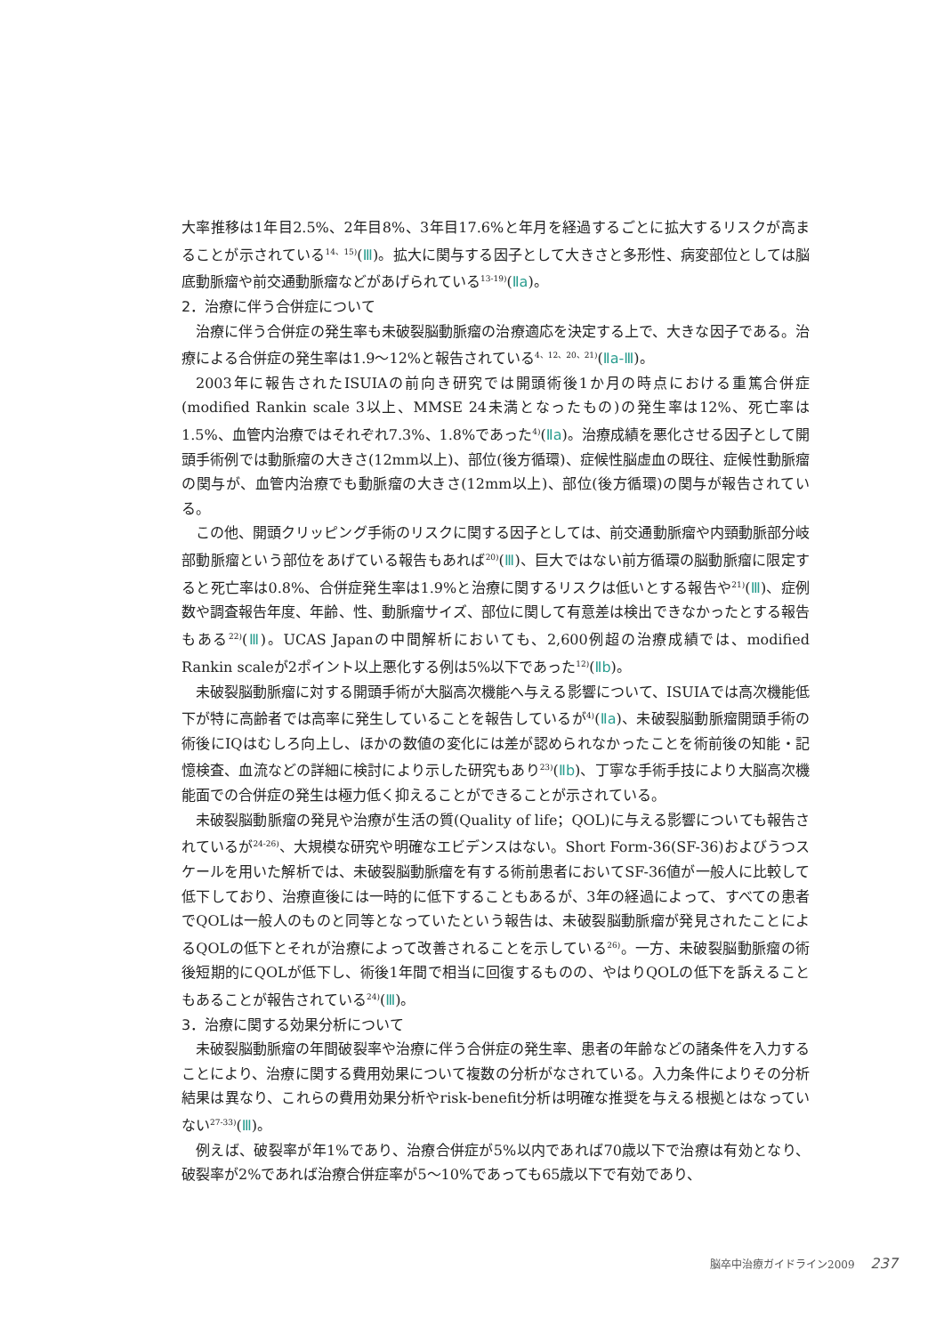大率推移は1年目2.5%、2年目8%、3年目17.6%と年月を経過するごとに拡大するリスクが高まることが示されている<sup>14、15)</sup>(Ⅲ)。拡大に関与する因子として大きさと多形性、病変部位としては脳底動脈瘤や前交通動脈瘤などがあげられている<sup>13-19)</sup>(Ⅱa)。
2．治療に伴う合併症について
治療に伴う合併症の発生率も未破裂脳動脈瘤の治療適応を決定する上で、大きな因子である。治療による合併症の発生率は1.9〜12%と報告されている<sup>4、12、20、21)</sup>(Ⅱa-Ⅲ)。
2003年に報告されたISUIAの前向き研究では開頭術後1か月の時点における重篤合併症(modified Rankin scale 3以上、MMSE 24未満となったもの)の発生率は12%、死亡率は1.5%、血管内治療ではそれぞれ7.3%、1.8%であった<sup>4)</sup>(Ⅱa)。治療成績を悪化させる因子として開頭手術例では動脈瘤の大きさ(12mm以上)、部位(後方循環)、症候性脳虚血の既往、症候性動脈瘤の関与が、血管内治療でも動脈瘤の大きさ(12mm以上)、部位(後方循環)の関与が報告されている。
この他、開頭クリッピング手術のリスクに関する因子としては、前交通動脈瘤や内頸動脈部分岐部動脈瘤という部位をあげている報告もあれば<sup>20)</sup>(Ⅲ)、巨大ではない前方循環の脳動脈瘤に限定すると死亡率は0.8%、合併症発生率は1.9%と治療に関するリスクは低いとする報告や<sup>21)</sup>(Ⅲ)、症例数や調査報告年度、年齢、性、動脈瘤サイズ、部位に関して有意差は検出できなかったとする報告もある<sup>22)</sup>(Ⅲ)。UCAS Japanの中間解析においても、2,600例超の治療成績では、modified Rankin scaleが2ポイント以上悪化する例は5%以下であった<sup>12)</sup>(Ⅱb)。
未破裂脳動脈瘤に対する開頭手術が大脳高次機能へ与える影響について、ISUIAでは高次機能低下が特に高齢者では高率に発生していることを報告しているが<sup>4)</sup>(Ⅱa)、未破裂脳動脈瘤開頭手術の術後にIQはむしろ向上し、ほかの数値の変化には差が認められなかったことを術前後の知能・記憶検査、血流などの詳細に検討により示した研究もあり<sup>23)</sup>(Ⅱb)、丁寧な手術手技により大脳高次機能面での合併症の発生は極力低く抑えることができることが示されている。
未破裂脳動脈瘤の発見や治療が生活の質(Quality of life；QOL)に与える影響についても報告されているが<sup>24-26)</sup>、大規模な研究や明確なエビデンスはない。Short Form-36(SF-36)およびうつスケールを用いた解析では、未破裂脳動脈瘤を有する術前患者においてSF-36値が一般人に比較して低下しており、治療直後には一時的に低下することもあるが、3年の経過によって、すべての患者でQOLは一般人のものと同等となっていたという報告は、未破裂脳動脈瘤が発見されたことによるQOLの低下とそれが治療によって改善されることを示している<sup>26)</sup>。一方、未破裂脳動脈瘤の術後短期的にQOLが低下し、術後1年間で相当に回復するものの、やはりQOLの低下を訴えることもあることが報告されている<sup>24)</sup>(Ⅲ)。
3．治療に関する効果分析について
未破裂脳動脈瘤の年間破裂率や治療に伴う合併症の発生率、患者の年齢などの諸条件を入力することにより、治療に関する費用効果について複数の分析がなされている。入力条件によりその分析結果は異なり、これらの費用効果分析やrisk-benefit分析は明確な推奨を与える根拠とはなっていない<sup>27-33)</sup>(Ⅲ)。
例えば、破裂率が年1%であり、治療合併症が5%以内であれば70歳以下で治療は有効となり、破裂率が2%であれば治療合併症率が5〜10%であっても65歳以下で有効であり、
脳卒中治療ガイドライン2009 237